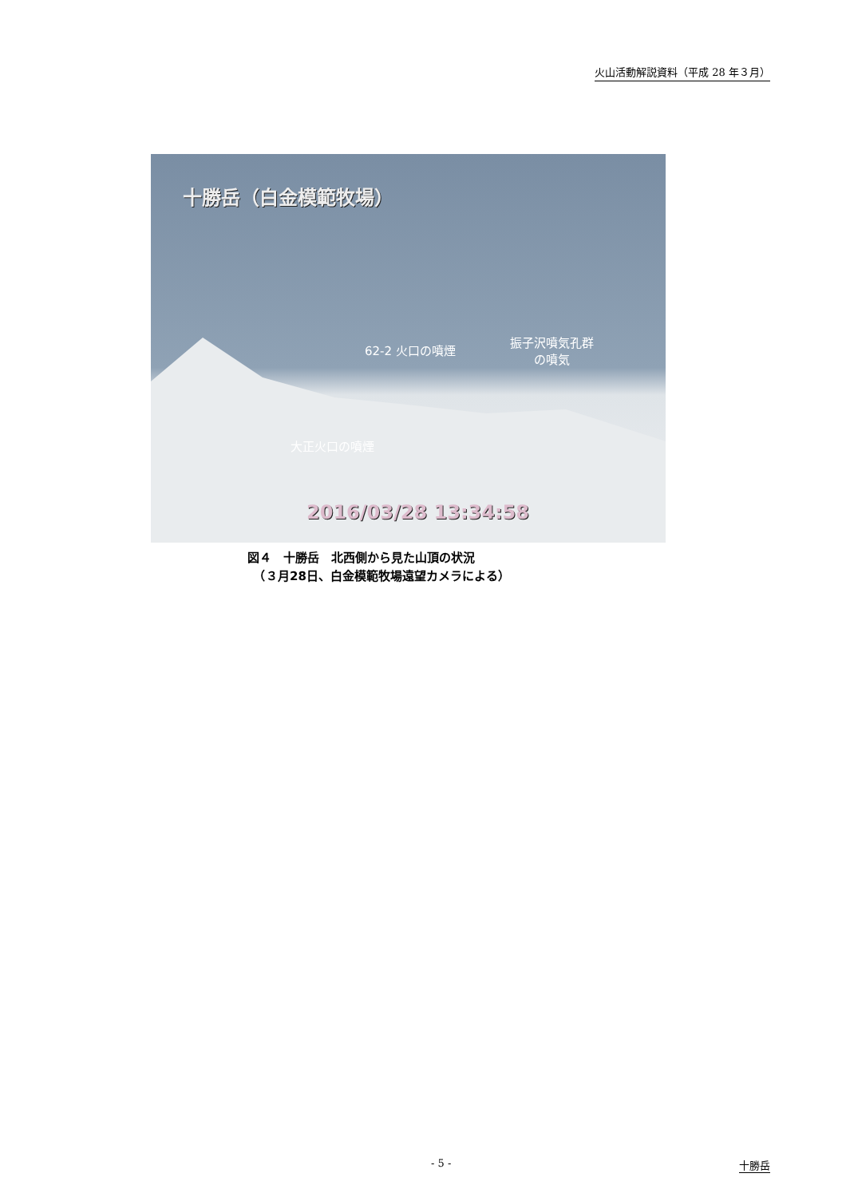火山活動解説資料（平成 28 年３月）
十勝岳（白金模範牧場）
62-2 火口の噴煙
振子沢噴気孔群
の噴気
大正火口の噴煙
2016/03/28 13:34:58
図４　十勝岳　北西側から見た山頂の状況
　（３月28日、白金模範牧場遠望カメラによる）
- 5 - 十勝岳